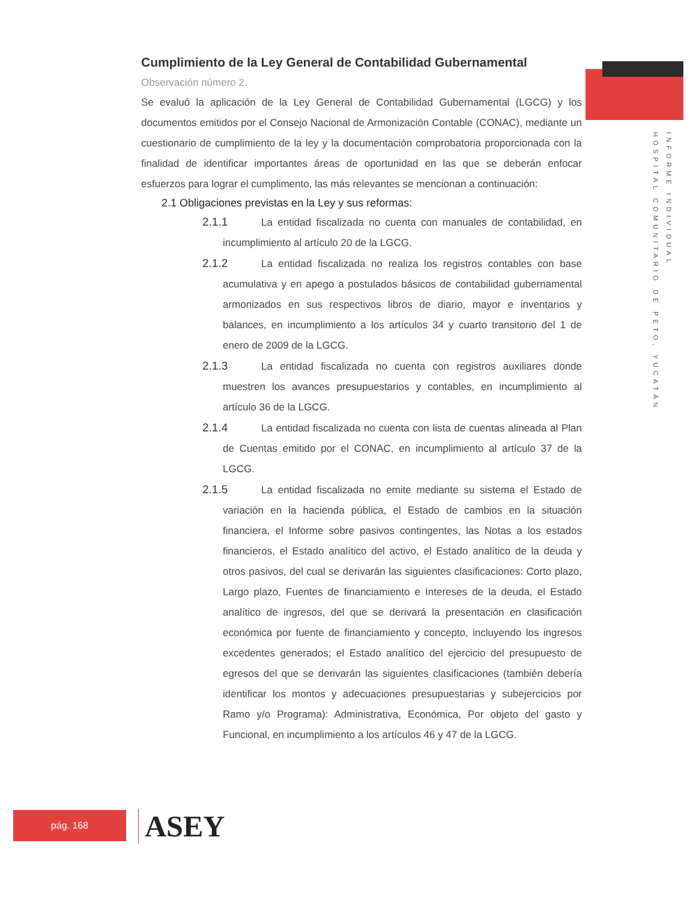INFORME INDIVIDUAL
HOSPITAL COMUNITARIO DE PETO, YUCATÁN
Cumplimiento de la Ley General de Contabilidad Gubernamental
Observación número 2.
Se evaluó la aplicación de la Ley General de Contabilidad Gubernamental (LGCG) y los documentos emitidos por el Consejo Nacional de Armonización Contable (CONAC), mediante un cuestionario de cumplimiento de la ley y la documentación comprobatoria proporcionada con la finalidad de identificar importantes áreas de oportunidad en las que se deberán enfocar esfuerzos para lograr el cumplimento, las más relevantes se mencionan a continuación:
2.1 Obligaciones previstas en la Ley y sus reformas:
2.1.1 La entidad fiscalizada no cuenta con manuales de contabilidad, en incumplimiento al artículo 20 de la LGCG.
2.1.2 La entidad fiscalizada no realiza los registros contables con base acumulativa y en apego a postulados básicos de contabilidad gubernamental armonizados en sus respectivos libros de diario, mayor e inventarios y balances, en incumplimiento a los artículos 34 y cuarto transitorio del 1 de enero de 2009 de la LGCG.
2.1.3 La entidad fiscalizada no cuenta con registros auxiliares donde muestren los avances presupuestarios y contables, en incumplimiento al artículo 36 de la LGCG.
2.1.4 La entidad fiscalizada no cuenta con lista de cuentas alineada al Plan de Cuentas emitido por el CONAC, en incumplimiento al artículo 37 de la LGCG.
2.1.5 La entidad fiscalizada no emite mediante su sistema el Estado de variación en la hacienda pública, el Estado de cambios en la situación financiera, el Informe sobre pasivos contingentes, las Notas a los estados financieros, el Estado analítico del activo, el Estado analítico de la deuda y otros pasivos, del cual se derivarán las siguientes clasificaciones: Corto plazo, Largo plazo, Fuentes de financiamiento e Intereses de la deuda, el Estado analítico de ingresos, del que se derivará la presentación en clasificación económica por fuente de financiamiento y concepto, incluyendo los ingresos excedentes generados; el Estado analítico del ejercicio del presupuesto de egresos del que se derivarán las siguientes clasificaciones (también debería identificar los montos y adecuaciones presupuestarias y subejercicios por Ramo y/o Programa): Administrativa, Económica, Por objeto del gasto y Funcional, en incumplimiento a los artículos 46 y 47 de la LGCG.
pág. 168 ASEY